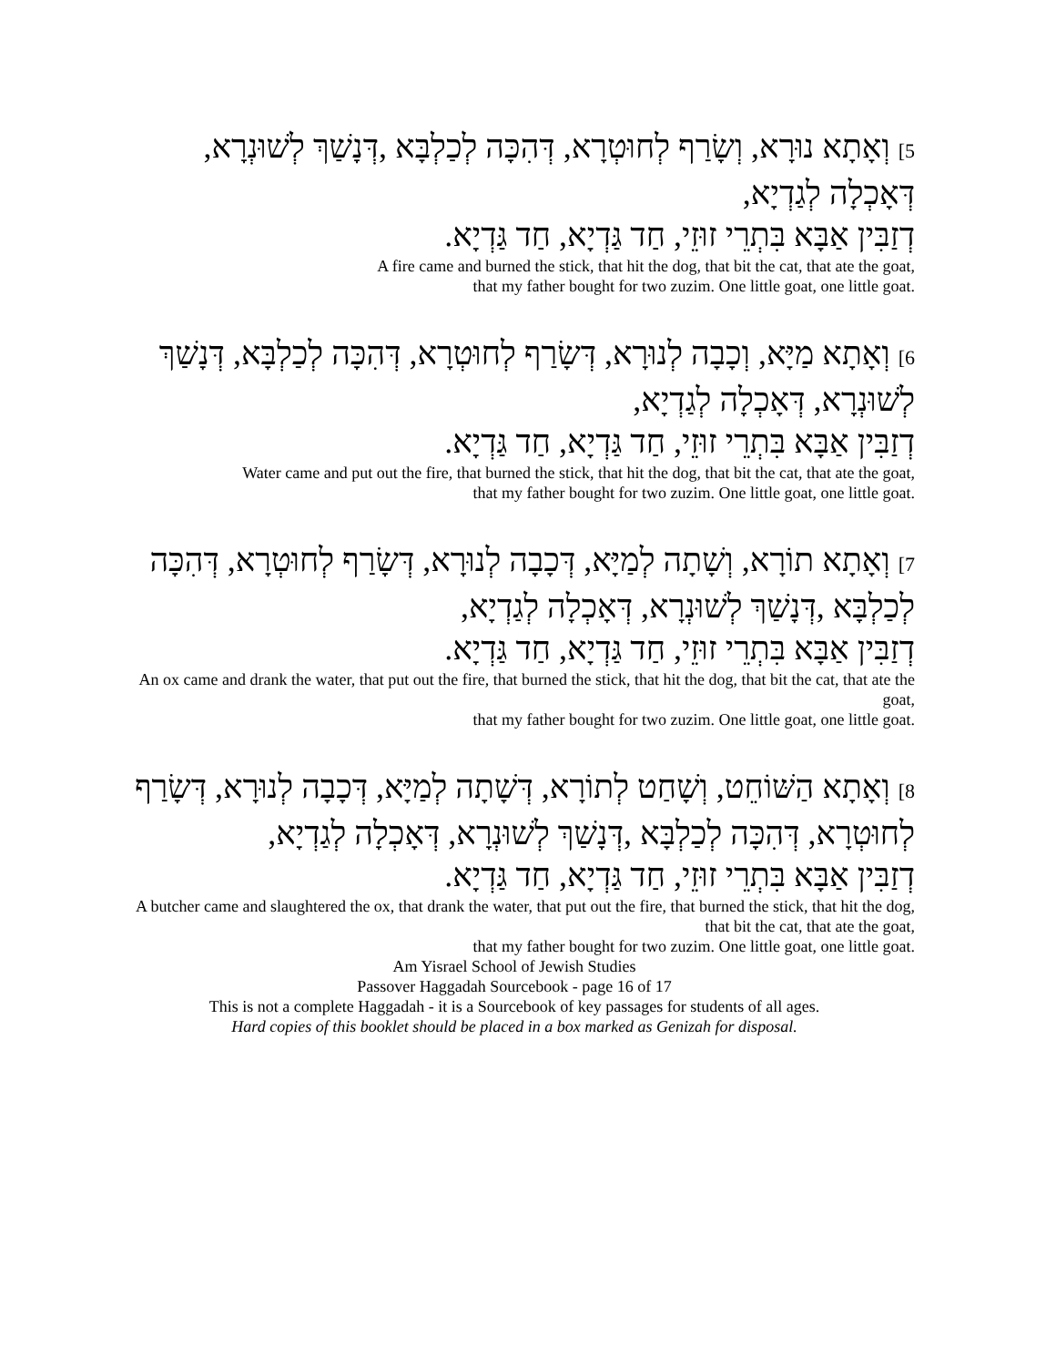5] וְאָתָא נוּרָא, וְשָׂרַף לְחוּטְרָא, דְּהִכָּה לְכַלְבָּא ,דְּנָשַׁךְ לְשׁוּנְרָא, דְּאָכְלָה לְגַדְיָא,
דְזַבִּין אַבָּא בִּתְרֵי זוּזֵי, חַד גַּדְיָא, חַד גַּדְיָא.
A fire came and burned the stick, that hit the dog, that bit the cat, that ate the goat,
that my father bought for two zuzim. One little goat, one little goat.
6] וְאָתָא מַיָּא, וְכָבָה לְנוּרָא, דְּשָׂרַף לְחוּטְרָא, דְּהִכָּה לְכַלְבָּא, דְּנָשַׁךְ לְשׁוּנְרָא, דְּאָכְלָה לְגַדְיָא,
דְזַבִּין אַבָּא בִּתְרֵי זוּזֵי, חַד גַּדְיָא, חַד גַּדְיָא.
Water came and put out the fire, that burned the stick, that hit the dog, that bit the cat, that ate the goat,
that my father bought for two zuzim. One little goat, one little goat.
7] וְאָתָא תוֹרָא, וְשָׁתָה לְמַיָּא, דְּכָבָה לְנוּרָא, דְּשָׂרַף לְחוּטְרָא, דְּהִכָּה לְכַלְבָּא ,דְּנָשַׁךְ לְשׁוּנְרָא, דְּאָכְלָה לְגַדְיָא,
דְזַבִּין אַבָּא בִּתְרֵי זוּזֵי, חַד גַּדְיָא, חַד גַּדְיָא.
An ox came and drank the water, that put out the fire, that burned the stick, that hit the dog, that bit the cat, that ate the goat,
that my father bought for two zuzim. One little goat, one little goat.
8] וְאָתָא הַשּׁוֹחֵט, וְשָׁחַט לְתוֹרָא, דְּשָׁתָה לְמַיָּא, דְּכָבָה לְנוּרָא, דְּשָׂרַף לְחוּטְרָא, דְּהִכָּה לְכַלְבָּא ,דְּנָשַׁךְ לְשׁוּנְרָא, דְּאָכְלָה לְגַדְיָא,
דְזַבִּין אַבָּא בִּתְרֵי זוּזֵי, חַד גַּדְיָא, חַד גַּדְיָא.
A butcher came and slaughtered the ox, that drank the water, that put out the fire, that burned the stick, that hit the dog, that bit the cat, that ate the goat,
that my father bought for two zuzim. One little goat, one little goat.
Am Yisrael School of Jewish Studies
Passover Haggadah Sourcebook - page 16 of 17
This is not a complete Haggadah - it is a Sourcebook of key passages for students of all ages.
Hard copies of this booklet should be placed in a box marked as Genizah for disposal.